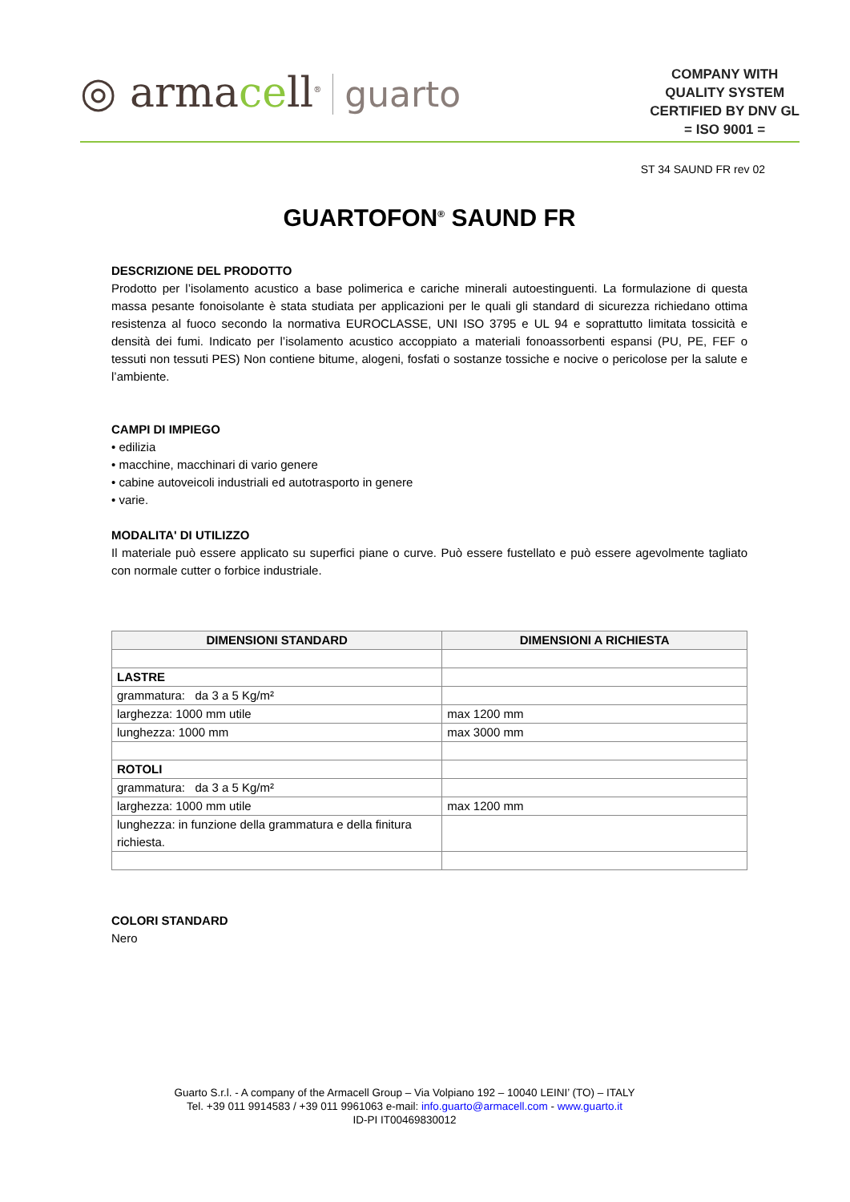◎ armacell<sup>®</sup> guarto
COMPANY WITH
QUALITY SYSTEM
CERTIFIED BY DNV GL
= ISO 9001 =
ST 34 SAUND FR rev 02
GUARTOFON<sup>®</sup> SAUND FR
DESCRIZIONE DEL PRODOTTO
Prodotto per l’isolamento acustico a base polimerica e cariche minerali autoestinguenti. La formulazione di questa massa pesante fonoisolante è stata studiata per applicazioni per le quali gli standard di sicurezza richiedano ottima resistenza al fuoco secondo la normativa EUROCLASSE, UNI ISO 3795 e UL 94 e soprattutto limitata tossicità e densità dei fumi. Indicato per l’isolamento acustico accoppiato a materiali fonoassorbenti espansi (PU, PE, FEF o tessuti non tessuti PES) Non contiene bitume, alogeni, fosfati o sostanze tossiche e nocive o pericolose per la salute e l’ambiente.
CAMPI DI IMPIEGO
• edilizia
• macchine, macchinari di vario genere
• cabine autoveicoli industriali ed autotrasporto in genere
• varie.
MODALITA' DI UTILIZZO
Il materiale può essere applicato su superfici piane o curve. Può essere fustellato e può essere agevolmente tagliato con normale cutter o forbice industriale.
| DIMENSIONI STANDARD | DIMENSIONI A RICHIESTA |
| --- | --- |
| LASTRE | |
| grammatura: da 3 a 5 Kg/m² | |
| larghezza: 1000 mm utile | max 1200 mm |
| lunghezza: 1000 mm | max 3000 mm |
| ROTOLI | |
| grammatura: da 3 a 5 Kg/m² | |
| larghezza: 1000 mm utile | max 1200 mm |
| lunghezza: in funzione della grammatura e della finitura richiesta. | |
COLORI STANDARD
Nero
Guarto S.r.l. - A company of the Armacell Group – Via Volpiano 192 – 10040 LEINI’ (TO) – ITALY
Tel. +39 011 9914583 / +39 011 9961063 e-mail: info.guarto@armacell.com - www.guarto.it
ID-PI IT00469830012